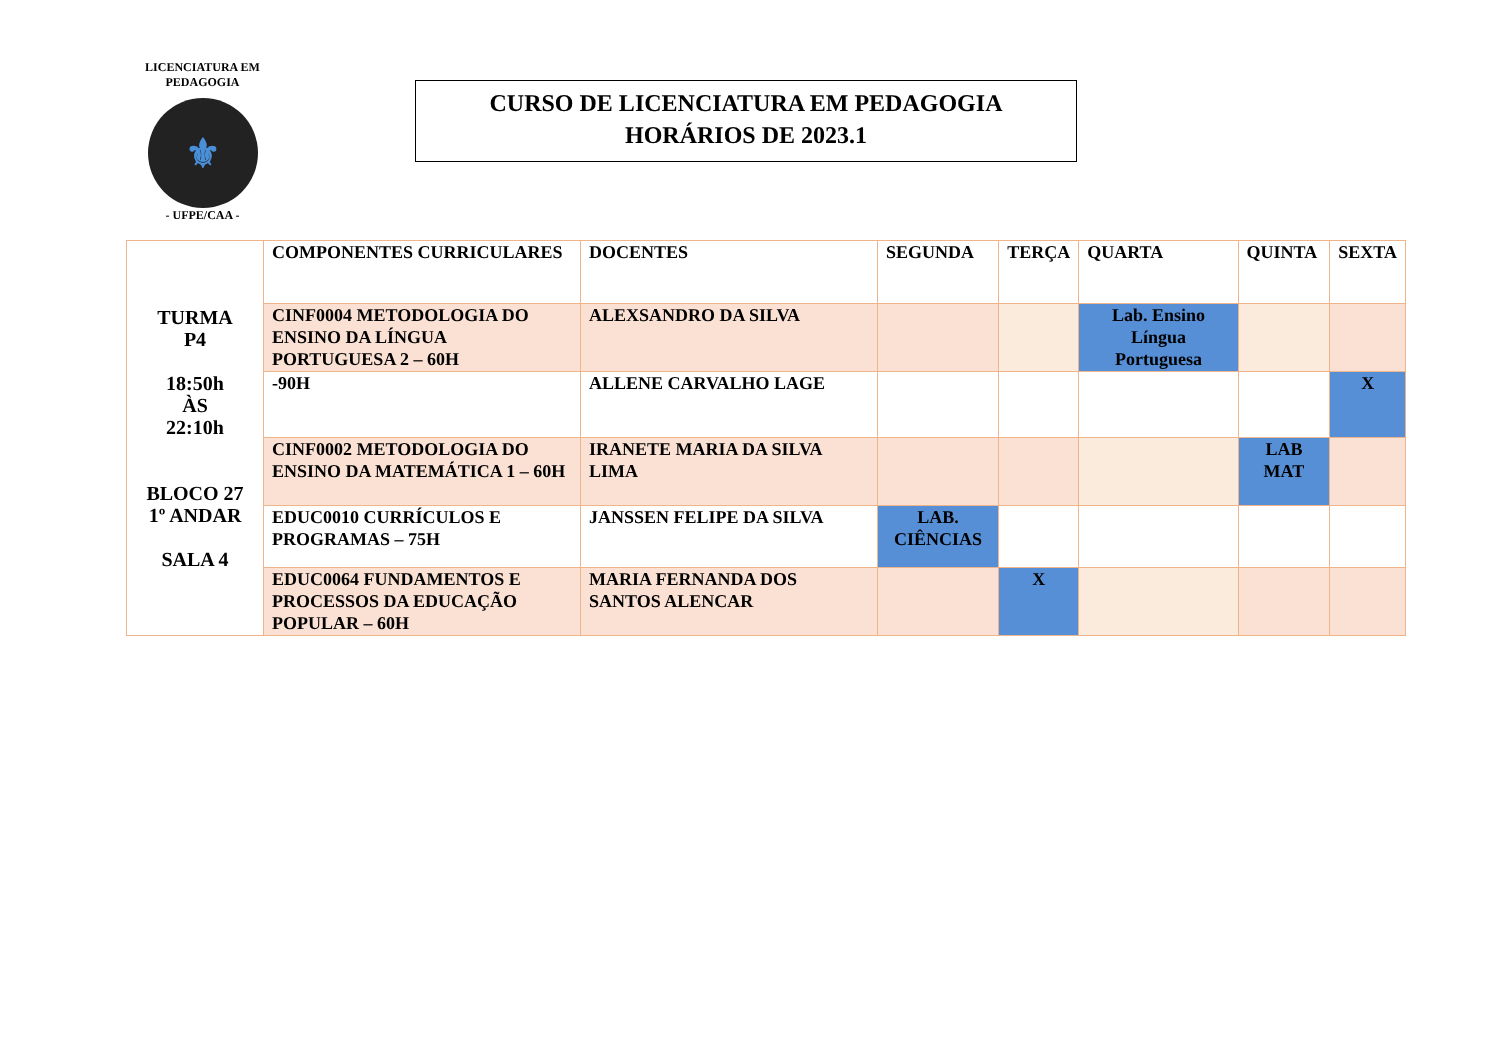LICENCIATURA EM PEDAGOGIA
⚜
- UFPE/CAA -
CURSO DE LICENCIATURA EM PEDAGOGIA
HORÁRIOS DE 2023.1
| TURMA P4 18:50h ÀS 22:10h BLOCO 27 1º ANDAR SALA 4 | COMPONENTES CURRICULARES | DOCENTES | SEGUNDA | TERÇA | QUARTA | QUINTA | SEXTA |
| | CINF0004 METODOLOGIA DO ENSINO DA LÍNGUA PORTUGUESA 2 – 60H | ALEXSANDRO DA SILVA | | | Lab. Ensino Língua Portuguesa | | |
| | -90H | ALLENE CARVALHO LAGE | | | | | X |
| | CINF0002 METODOLOGIA DO ENSINO DA MATEMÁTICA 1 – 60H | IRANETE MARIA DA SILVA LIMA | | | | LAB MAT | |
| | EDUC0010 CURRÍCULOS E PROGRAMAS – 75H | JANSSEN FELIPE DA SILVA | LAB. CIÊNCIAS | | | | |
| | EDUC0064 FUNDAMENTOS E PROCESSOS DA EDUCAÇÃO POPULAR – 60H | MARIA FERNANDA DOS SANTOS ALENCAR | | X | | | |